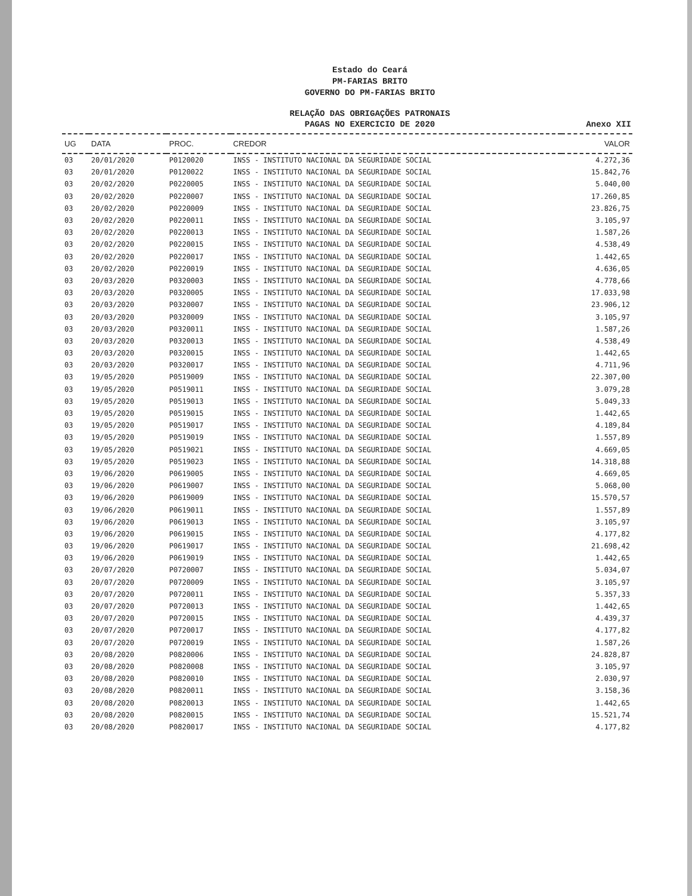Estado do Ceará
PM-FARIAS BRITO
GOVERNO DO PM-FARIAS BRITO
RELAÇÃO DAS OBRIGAÇÕES PATRONAIS
PAGAS NO EXERCICIO DE 2020
Anexo XII
| UG | DATA | PROC. | CREDOR | VALOR |
| --- | --- | --- | --- | --- |
| 03 | 20/01/2020 | P0120020 | INSS - INSTITUTO NACIONAL DA SEGURIDADE SOCIAL | 4.272,36 |
| 03 | 20/01/2020 | P0120022 | INSS - INSTITUTO NACIONAL DA SEGURIDADE SOCIAL | 15.842,76 |
| 03 | 20/02/2020 | P0220005 | INSS - INSTITUTO NACIONAL DA SEGURIDADE SOCIAL | 5.040,00 |
| 03 | 20/02/2020 | P0220007 | INSS - INSTITUTO NACIONAL DA SEGURIDADE SOCIAL | 17.260,85 |
| 03 | 20/02/2020 | P0220009 | INSS - INSTITUTO NACIONAL DA SEGURIDADE SOCIAL | 23.826,75 |
| 03 | 20/02/2020 | P0220011 | INSS - INSTITUTO NACIONAL DA SEGURIDADE SOCIAL | 3.105,97 |
| 03 | 20/02/2020 | P0220013 | INSS - INSTITUTO NACIONAL DA SEGURIDADE SOCIAL | 1.587,26 |
| 03 | 20/02/2020 | P0220015 | INSS - INSTITUTO NACIONAL DA SEGURIDADE SOCIAL | 4.538,49 |
| 03 | 20/02/2020 | P0220017 | INSS - INSTITUTO NACIONAL DA SEGURIDADE SOCIAL | 1.442,65 |
| 03 | 20/02/2020 | P0220019 | INSS - INSTITUTO NACIONAL DA SEGURIDADE SOCIAL | 4.636,05 |
| 03 | 20/03/2020 | P0320003 | INSS - INSTITUTO NACIONAL DA SEGURIDADE SOCIAL | 4.778,66 |
| 03 | 20/03/2020 | P0320005 | INSS - INSTITUTO NACIONAL DA SEGURIDADE SOCIAL | 17.033,98 |
| 03 | 20/03/2020 | P0320007 | INSS - INSTITUTO NACIONAL DA SEGURIDADE SOCIAL | 23.906,12 |
| 03 | 20/03/2020 | P0320009 | INSS - INSTITUTO NACIONAL DA SEGURIDADE SOCIAL | 3.105,97 |
| 03 | 20/03/2020 | P0320011 | INSS - INSTITUTO NACIONAL DA SEGURIDADE SOCIAL | 1.587,26 |
| 03 | 20/03/2020 | P0320013 | INSS - INSTITUTO NACIONAL DA SEGURIDADE SOCIAL | 4.538,49 |
| 03 | 20/03/2020 | P0320015 | INSS - INSTITUTO NACIONAL DA SEGURIDADE SOCIAL | 1.442,65 |
| 03 | 20/03/2020 | P0320017 | INSS - INSTITUTO NACIONAL DA SEGURIDADE SOCIAL | 4.711,96 |
| 03 | 19/05/2020 | P0519009 | INSS - INSTITUTO NACIONAL DA SEGURIDADE SOCIAL | 22.307,00 |
| 03 | 19/05/2020 | P0519011 | INSS - INSTITUTO NACIONAL DA SEGURIDADE SOCIAL | 3.079,28 |
| 03 | 19/05/2020 | P0519013 | INSS - INSTITUTO NACIONAL DA SEGURIDADE SOCIAL | 5.049,33 |
| 03 | 19/05/2020 | P0519015 | INSS - INSTITUTO NACIONAL DA SEGURIDADE SOCIAL | 1.442,65 |
| 03 | 19/05/2020 | P0519017 | INSS - INSTITUTO NACIONAL DA SEGURIDADE SOCIAL | 4.189,84 |
| 03 | 19/05/2020 | P0519019 | INSS - INSTITUTO NACIONAL DA SEGURIDADE SOCIAL | 1.557,89 |
| 03 | 19/05/2020 | P0519021 | INSS - INSTITUTO NACIONAL DA SEGURIDADE SOCIAL | 4.669,05 |
| 03 | 19/05/2020 | P0519023 | INSS - INSTITUTO NACIONAL DA SEGURIDADE SOCIAL | 14.318,88 |
| 03 | 19/06/2020 | P0619005 | INSS - INSTITUTO NACIONAL DA SEGURIDADE SOCIAL | 4.669,05 |
| 03 | 19/06/2020 | P0619007 | INSS - INSTITUTO NACIONAL DA SEGURIDADE SOCIAL | 5.068,00 |
| 03 | 19/06/2020 | P0619009 | INSS - INSTITUTO NACIONAL DA SEGURIDADE SOCIAL | 15.570,57 |
| 03 | 19/06/2020 | P0619011 | INSS - INSTITUTO NACIONAL DA SEGURIDADE SOCIAL | 1.557,89 |
| 03 | 19/06/2020 | P0619013 | INSS - INSTITUTO NACIONAL DA SEGURIDADE SOCIAL | 3.105,97 |
| 03 | 19/06/2020 | P0619015 | INSS - INSTITUTO NACIONAL DA SEGURIDADE SOCIAL | 4.177,82 |
| 03 | 19/06/2020 | P0619017 | INSS - INSTITUTO NACIONAL DA SEGURIDADE SOCIAL | 21.698,42 |
| 03 | 19/06/2020 | P0619019 | INSS - INSTITUTO NACIONAL DA SEGURIDADE SOCIAL | 1.442,65 |
| 03 | 20/07/2020 | P0720007 | INSS - INSTITUTO NACIONAL DA SEGURIDADE SOCIAL | 5.034,07 |
| 03 | 20/07/2020 | P0720009 | INSS - INSTITUTO NACIONAL DA SEGURIDADE SOCIAL | 3.105,97 |
| 03 | 20/07/2020 | P0720011 | INSS - INSTITUTO NACIONAL DA SEGURIDADE SOCIAL | 5.357,33 |
| 03 | 20/07/2020 | P0720013 | INSS - INSTITUTO NACIONAL DA SEGURIDADE SOCIAL | 1.442,65 |
| 03 | 20/07/2020 | P0720015 | INSS - INSTITUTO NACIONAL DA SEGURIDADE SOCIAL | 4.439,37 |
| 03 | 20/07/2020 | P0720017 | INSS - INSTITUTO NACIONAL DA SEGURIDADE SOCIAL | 4.177,82 |
| 03 | 20/07/2020 | P0720019 | INSS - INSTITUTO NACIONAL DA SEGURIDADE SOCIAL | 1.587,26 |
| 03 | 20/08/2020 | P0820006 | INSS - INSTITUTO NACIONAL DA SEGURIDADE SOCIAL | 24.828,87 |
| 03 | 20/08/2020 | P0820008 | INSS - INSTITUTO NACIONAL DA SEGURIDADE SOCIAL | 3.105,97 |
| 03 | 20/08/2020 | P0820010 | INSS - INSTITUTO NACIONAL DA SEGURIDADE SOCIAL | 2.030,97 |
| 03 | 20/08/2020 | P0820011 | INSS - INSTITUTO NACIONAL DA SEGURIDADE SOCIAL | 3.158,36 |
| 03 | 20/08/2020 | P0820013 | INSS - INSTITUTO NACIONAL DA SEGURIDADE SOCIAL | 1.442,65 |
| 03 | 20/08/2020 | P0820015 | INSS - INSTITUTO NACIONAL DA SEGURIDADE SOCIAL | 15.521,74 |
| 03 | 20/08/2020 | P0820017 | INSS - INSTITUTO NACIONAL DA SEGURIDADE SOCIAL | 4.177,82 |